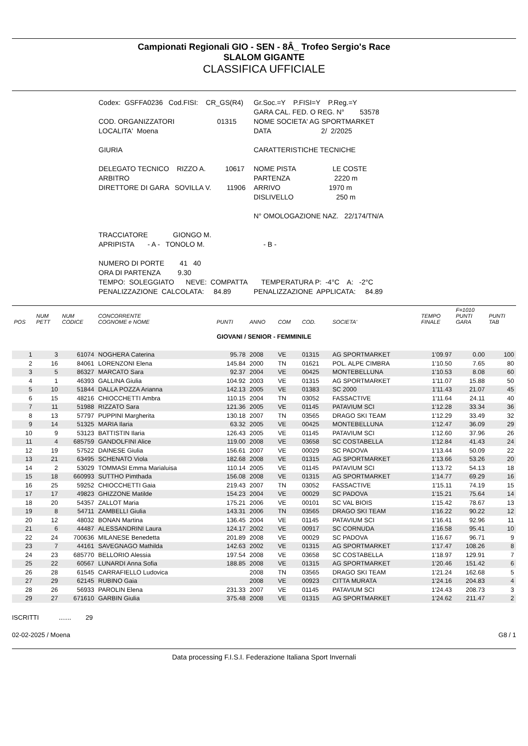Campionati Regionali GIO - SEN - 8Â_ Trofeo Sergio's Race
SLALOM GIGANTE
CLASSIFICA UFFICIALE
| Codex: GSFFA0236 Cod.FISI: CR_GS(R4) | Gr.Soc.=Y P.FISI=Y P.Reg.=Y |
| | GARA CAL. FED. O REG. N° 53578 |
| COD. ORGANIZZATORI 01315 | NOME SOCIETA' AG SPORTMARKET |
| LOCALITA' Moena | DATA 2/ 2/2025 |
| GIURIA | CARATTERISTICHE TECNICHE |
| DELEGATO TECNICO RIZZO A. 10617 | NOME PISTA LE COSTE |
| ARBITRO | PARTENZA 2220 m |
| DIRETTORE DI GARA SOVILLA V. 11906 | ARRIVO 1970 m |
| | DISLIVELLO 250 m |
| | N° OMOLOGAZIONE NAZ. 22/174/TN/A |
| TRACCIATORE GIONGO M. | |
| APRIPISTA - A - TONOLO M. | - B - |
| NUMERO DI PORTE 41 40 | |
| ORA DI PARTENZA 9.30 | |
| TEMPO: SOLEGGIATO NEVE: COMPATTA | TEMPERATURA P: -4°C A: -2°C |
| PENALIZZAZIONE CALCOLATA: 84.89 | PENALIZZAZIONE APPLICATA: 84.89 |
| POS | NUM PETT | NUM CODICE | CONCORRENTE COGNOME e NOME | PUNTI | ANNO | COM | COD. | SOCIETA' | TEMPO FINALE | F=1010 PUNTI GARA | PUNTI TAB |
| --- | --- | --- | --- | --- | --- | --- | --- | --- | --- | --- | --- |
| GIOVANI / SENIOR - FEMMINILE | | | | | | | | | | | |
| 1 | 3 | 61074 | NOGHERA Caterina | 95.78 | 2008 | VE | 01315 | AG SPORTMARKET | 1'09.97 | 0.00 | 100 |
| 2 | 16 | 84061 | LORENZONI Elena | 145.84 | 2000 | TN | 01621 | POL. ALPE CIMBRA | 1'10.50 | 7.65 | 80 |
| 3 | 5 | 86327 | MARCATO Sara | 92.37 | 2004 | VE | 00425 | MONTEBELLUNA | 1'10.53 | 8.08 | 60 |
| 4 | 1 | 46393 | GALLINA Giulia | 104.92 | 2003 | VE | 01315 | AG SPORTMARKET | 1'11.07 | 15.88 | 50 |
| 5 | 10 | 51844 | DALLA POZZA Arianna | 142.13 | 2005 | VE | 01383 | SC 2000 | 1'11.43 | 21.07 | 45 |
| 6 | 15 | 48216 | CHIOCCHETTI Ambra | 110.15 | 2004 | TN | 03052 | FASSACTIVE | 1'11.64 | 24.11 | 40 |
| 7 | 11 | 51988 | RIZZATO Sara | 121.36 | 2005 | VE | 01145 | PATAVIUM SCI | 1'12.28 | 33.34 | 36 |
| 8 | 13 | 57797 | PUPPINI Margherita | 130.18 | 2007 | TN | 03565 | DRAGO SKI TEAM | 1'12.29 | 33.49 | 32 |
| 9 | 14 | 51325 | MARIA Ilaria | 63.32 | 2005 | VE | 00425 | MONTEBELLUNA | 1'12.47 | 36.09 | 29 |
| 10 | 9 | 53123 | BATTISTIN Ilaria | 126.43 | 2005 | VE | 01145 | PATAVIUM SCI | 1'12.60 | 37.96 | 26 |
| 11 | 4 | 685759 | GANDOLFINI Alice | 119.00 | 2008 | VE | 03658 | SC COSTABELLA | 1'12.84 | 41.43 | 24 |
| 12 | 19 | 57522 | DAINESE Giulia | 156.61 | 2007 | VE | 00029 | SC PADOVA | 1'13.44 | 50.09 | 22 |
| 13 | 21 | 63495 | SCHENATO Viola | 182.68 | 2008 | VE | 01315 | AG SPORTMARKET | 1'13.66 | 53.26 | 20 |
| 14 | 2 | 53029 | TOMMASI Emma Marialuisa | 110.14 | 2005 | VE | 01145 | PATAVIUM SCI | 1'13.72 | 54.13 | 18 |
| 15 | 18 | 660993 | SUTTHO Pimthada | 156.08 | 2008 | VE | 01315 | AG SPORTMARKET | 1'14.77 | 69.29 | 16 |
| 16 | 25 | 59252 | CHIOCCHETTI Gaia | 219.43 | 2007 | TN | 03052 | FASSACTIVE | 1'15.11 | 74.19 | 15 |
| 17 | 17 | 49823 | GHIZZONE Matilde | 154.23 | 2004 | VE | 00029 | SC PADOVA | 1'15.21 | 75.64 | 14 |
| 18 | 20 | 54357 | ZALLOT Maria | 175.21 | 2006 | VE | 00101 | SC VAL BIOIS | 1'15.42 | 78.67 | 13 |
| 19 | 8 | 54711 | ZAMBELLI Giulia | 143.31 | 2006 | TN | 03565 | DRAGO SKI TEAM | 1'16.22 | 90.22 | 12 |
| 20 | 12 | 48032 | BONAN Martina | 136.45 | 2004 | VE | 01145 | PATAVIUM SCI | 1'16.41 | 92.96 | 11 |
| 21 | 6 | 44487 | ALESSANDRINI Laura | 124.17 | 2002 | VE | 00917 | SC CORNUDA | 1'16.58 | 95.41 | 10 |
| 22 | 24 | 700636 | MILANESE Benedetta | 201.89 | 2008 | VE | 00029 | SC PADOVA | 1'16.67 | 96.71 | 9 |
| 23 | 7 | 44161 | SAVEGNAGO Mathilda | 142.63 | 2002 | VE | 01315 | AG SPORTMARKET | 1'17.47 | 108.26 | 8 |
| 24 | 23 | 685770 | BELLORIO Alessia | 197.54 | 2008 | VE | 03658 | SC COSTABELLA | 1'18.97 | 129.91 | 7 |
| 25 | 22 | 60567 | LUNARDI Anna Sofia | 188.85 | 2008 | VE | 01315 | AG SPORTMARKET | 1'20.46 | 151.42 | 6 |
| 26 | 28 | 61545 | CARRAFIELLO Ludovica | | 2008 | TN | 03565 | DRAGO SKI TEAM | 1'21.24 | 162.68 | 5 |
| 27 | 29 | 62145 | RUBINO Gaia | | 2008 | VE | 00923 | CITTA MURATA | 1'24.16 | 204.83 | 4 |
| 28 | 26 | 56933 | PAROLIN Elena | 231.33 | 2007 | VE | 01145 | PATAVIUM SCI | 1'24.43 | 208.73 | 3 |
| 29 | 27 | 671610 | GARBIN Giulia | 375.48 | 2008 | VE | 01315 | AG SPORTMARKET | 1'24.62 | 211.47 | 2 |
ISCRITTI ....... 29
02-02-2025 / Moena G8 / 1
Data processing F.I.S.I. Federazione Italiana Sport Invernali